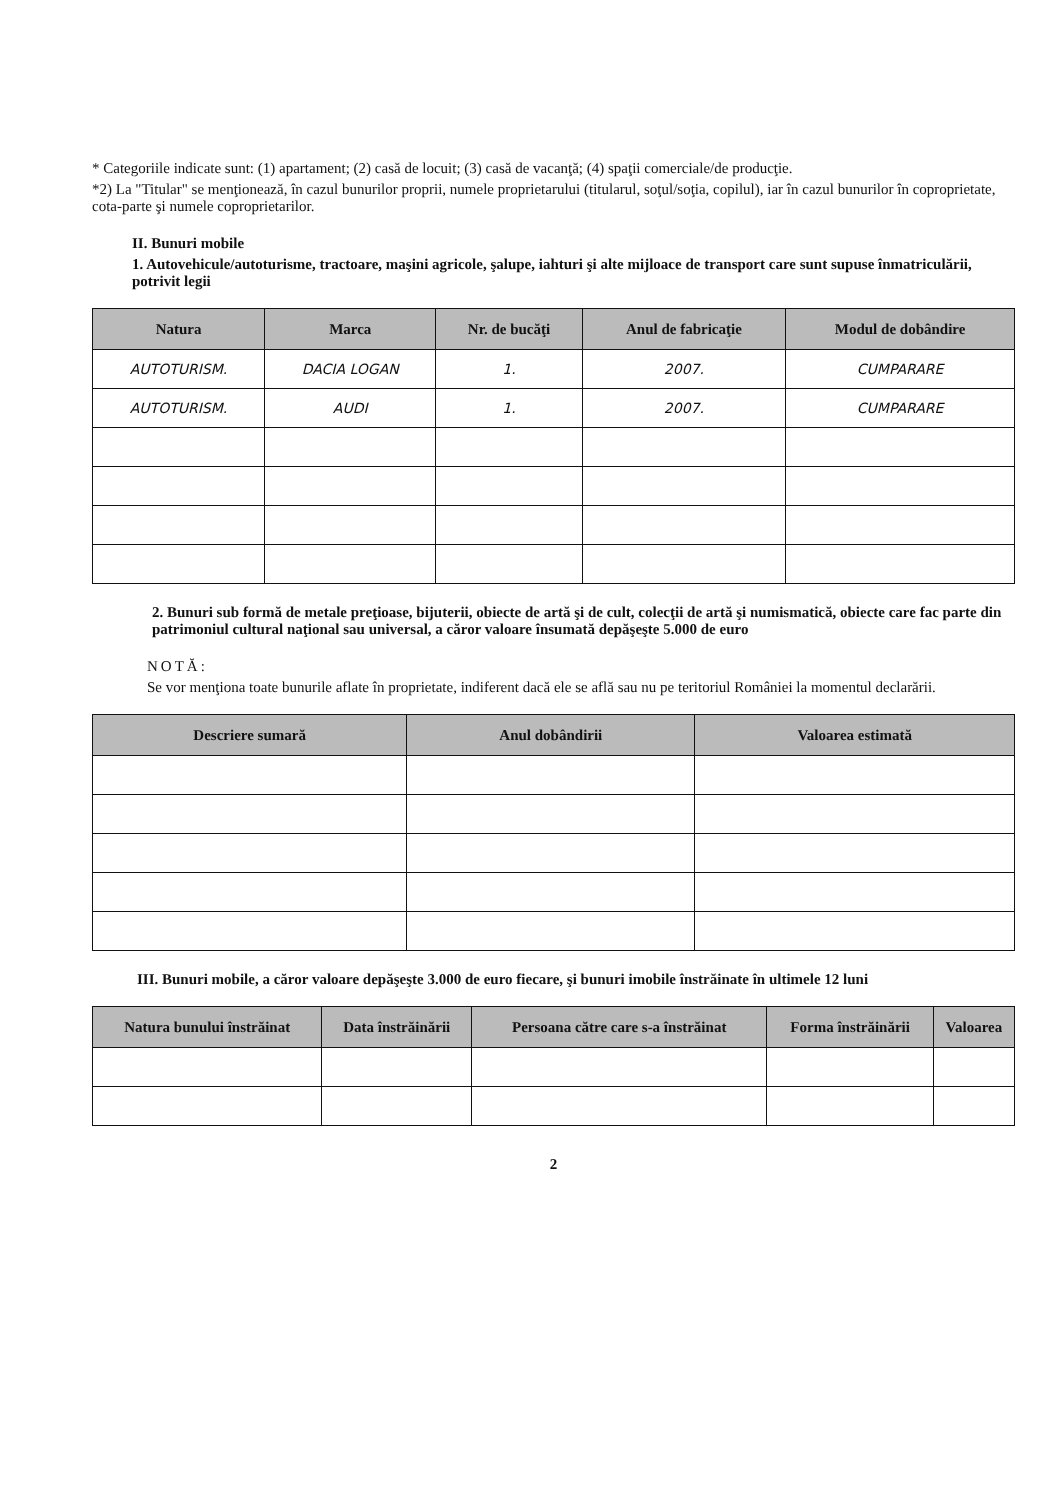* Categoriile indicate sunt: (1) apartament; (2) casă de locuit; (3) casă de vacanţă; (4) spaţii comerciale/de producţie.
*2) La "Titular" se menţionează, în cazul bunurilor proprii, numele proprietarului (titularul, soţul/soţia, copilul), iar în cazul bunurilor în coproprietate, cota-parte şi numele coproprietarilor.
II. Bunuri mobile
1. Autovehicule/autoturisme, tractoare, maşini agricole, şalupe, iahturi şi alte mijloace de transport care sunt supuse înmatriculării, potrivit legii
| Natura | Marca | Nr. de bucăţi | Anul de fabricaţie | Modul de dobândire |
| --- | --- | --- | --- | --- |
| AUTOTURISM. | DACIA LOGAN | 1. | 2007. | CUMPARARE |
| AUTOTURISM. | AUDI | 1. | 2007. | CUMPARARE |
2. Bunuri sub formă de metale preţioase, bijuterii, obiecte de artă şi de cult, colecţii de artă şi numismatică, obiecte care fac parte din patrimoniul cultural naţional sau universal, a căror valoare însumată depăşeşte 5.000 de euro
NOTĂ:
Se vor menţiona toate bunurile aflate în proprietate, indiferent dacă ele se află sau nu pe teritoriul României la momentul declarării.
| Descriere sumară | Anul dobândirii | Valoarea estimată |
| --- | --- | --- |
III. Bunuri mobile, a căror valoare depăşeşte 3.000 de euro fiecare, şi bunuri imobile înstrăinate în ultimele 12 luni
| Natura bunului înstrăinat | Data înstrăinării | Persoana către care s-a înstrăinat | Forma înstrăinării | Valoarea |
| --- | --- | --- | --- | --- |
2